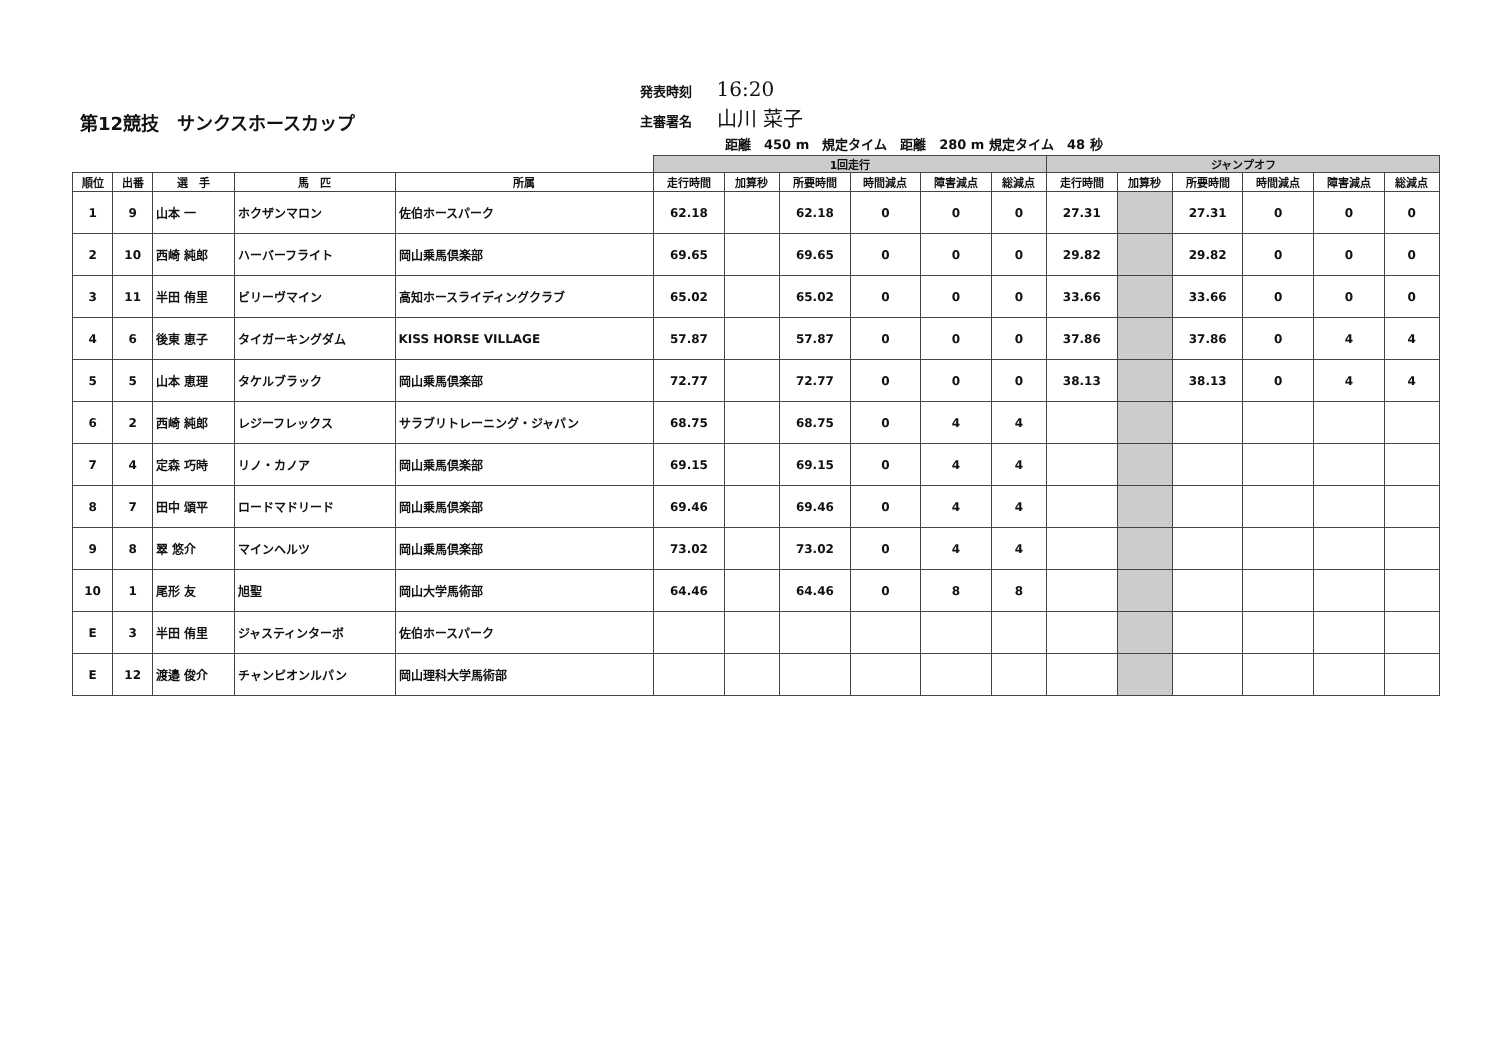第12競技　サンクスホースカップ
発表時刻 16:20
主審署名 山川 菜子
距離　450 m　規定タイム　距離　280 m 規定タイム　48 秒
| | | | | | 1回走行 | | | | | | ジャンプオフ | | | | | |
| --- | --- | --- | --- | --- | --- | --- | --- | --- | --- | --- | --- | --- | --- | --- | --- | --- |
| 順位 | 出番 | 選 手 | 馬 匹 | 所属 | 走行時間 | 加算秒 | 所要時間 | 時間減点 | 障害減点 | 総減点 | 走行時間 | 加算秒 | 所要時間 | 時間減点 | 障害減点 | 総減点 |
| 1 | 9 | 山本 一 | ホクザンマロン | 佐伯ホースパーク | 62.18 | | 62.18 | 0 | 0 | 0 | 27.31 | | 27.31 | 0 | 0 | 0 |
| 2 | 10 | 西崎 純郎 | ハーバーフライト | 岡山乗馬倶楽部 | 69.65 | | 69.65 | 0 | 0 | 0 | 29.82 | | 29.82 | 0 | 0 | 0 |
| 3 | 11 | 半田 侑里 | ビリーヴマイン | 高知ホースライディングクラブ | 65.02 | | 65.02 | 0 | 0 | 0 | 33.66 | | 33.66 | 0 | 0 | 0 |
| 4 | 6 | 後東 恵子 | タイガーキングダム | KISS HORSE VILLAGE | 57.87 | | 57.87 | 0 | 0 | 0 | 37.86 | | 37.86 | 0 | 4 | 4 |
| 5 | 5 | 山本 恵理 | タケルブラック | 岡山乗馬倶楽部 | 72.77 | | 72.77 | 0 | 0 | 0 | 38.13 | | 38.13 | 0 | 4 | 4 |
| 6 | 2 | 西崎 純郎 | レジーフレックス | サラブリトレーニング・ジャパン | 68.75 | | 68.75 | 0 | 4 | 4 | | | | | | |
| 7 | 4 | 定森 巧時 | リノ・カノア | 岡山乗馬倶楽部 | 69.15 | | 69.15 | 0 | 4 | 4 | | | | | | |
| 8 | 7 | 田中 頌平 | ロードマドリード | 岡山乗馬倶楽部 | 69.46 | | 69.46 | 0 | 4 | 4 | | | | | | |
| 9 | 8 | 翠 悠介 | マインヘルツ | 岡山乗馬倶楽部 | 73.02 | | 73.02 | 0 | 4 | 4 | | | | | | |
| 10 | 1 | 尾形 友 | 旭聖 | 岡山大学馬術部 | 64.46 | | 64.46 | 0 | 8 | 8 | | | | | | |
| E | 3 | 半田 侑里 | ジャスティンターボ | 佐伯ホースパーク | | | | | | | | | | | | |
| E | 12 | 渡邉 俊介 | チャンピオンルパン | 岡山理科大学馬術部 | | | | | | | | | | | | |